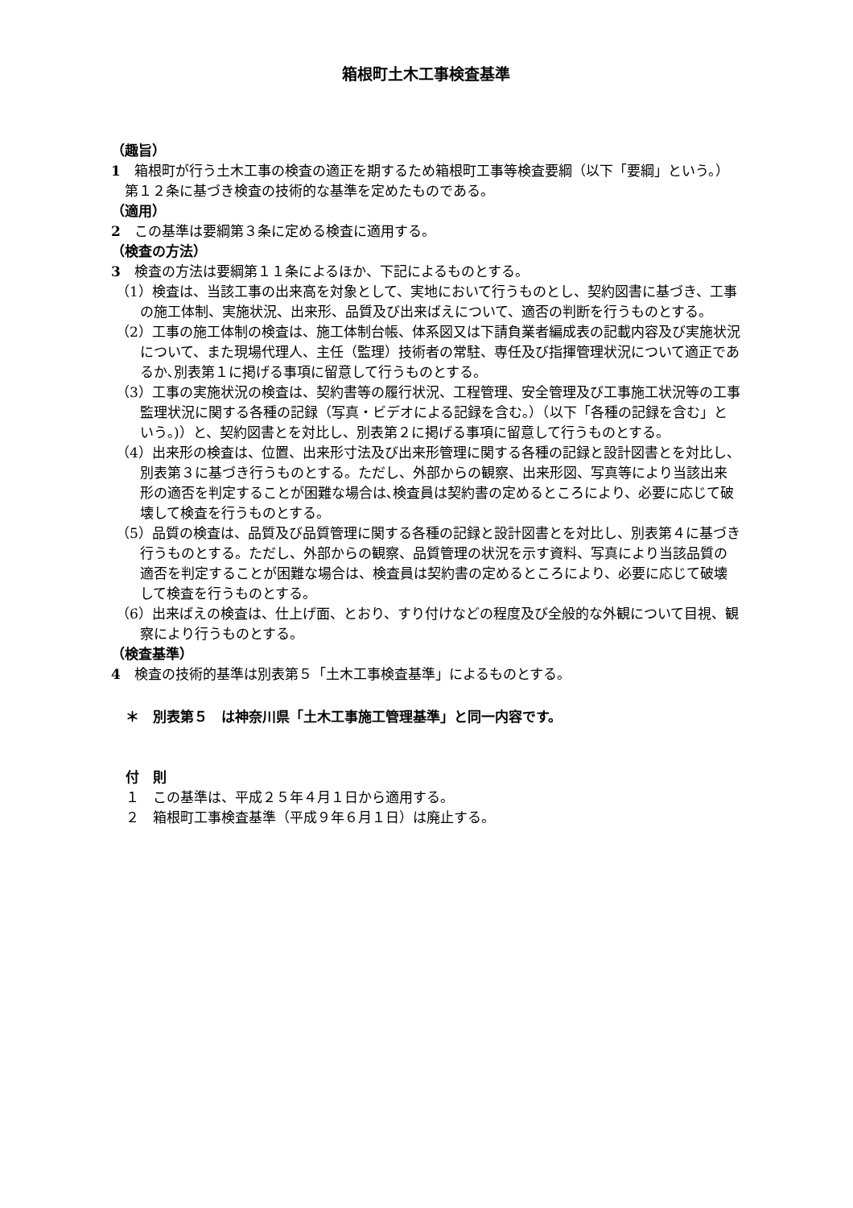箱根町土木工事検査基準
（趣旨）
1　箱根町が行う土木工事の検査の適正を期するため箱根町工事等検査要綱（以下「要綱」という。）第１２条に基づき検査の技術的な基準を定めたものである。
（適用）
2　この基準は要綱第３条に定める検査に適用する。
（検査の方法）
3　検査の方法は要綱第１１条によるほか、下記によるものとする。
（1）検査は、当該工事の出来高を対象として、実地において行うものとし、契約図書に基づき、工事の施工体制、実施状況、出来形、品質及び出来ばえについて、適否の判断を行うものとする。
（2）工事の施工体制の検査は、施工体制台帳、体系図又は下請負業者編成表の記載内容及び実施状況について、また現場代理人、主任（監理）技術者の常駐、専任及び指揮管理状況について適正であるか､別表第１に掲げる事項に留意して行うものとする。
（3）工事の実施状況の検査は、契約書等の履行状況、工程管理、安全管理及び工事施工状況等の工事監理状況に関する各種の記録（写真・ビデオによる記録を含む｡）（以下「各種の記録を含む」という｡)）と、契約図書とを対比し、別表第２に掲げる事項に留意して行うものとする。
（4）出来形の検査は、位置、出来形寸法及び出来形管理に関する各種の記録と設計図書とを対比し、別表第３に基づき行うものとする。ただし、外部からの観察、出来形図、写真等により当該出来形の適否を判定することが困難な場合は､検査員は契約書の定めるところにより、必要に応じて破壊して検査を行うものとする。
（5）品質の検査は、品質及び品質管理に関する各種の記録と設計図書とを対比し、別表第４に基づき行うものとする。ただし、外部からの観察、品質管理の状況を示す資料、写真により当該品質の適否を判定することが困難な場合は、検査員は契約書の定めるところにより、必要に応じて破壊して検査を行うものとする。
（6）出来ばえの検査は、仕上げ面、とおり、すり付けなどの程度及び全般的な外観について目視、観察により行うものとする。
（検査基準）
4　検査の技術的基準は別表第５「土木工事検査基準」によるものとする。
＊　別表第５　は神奈川県「土木工事施工管理基準」と同一内容です。
付　則
１　この基準は、平成２５年４月１日から適用する。
２　箱根町工事検査基準（平成９年６月１日）は廃止する。